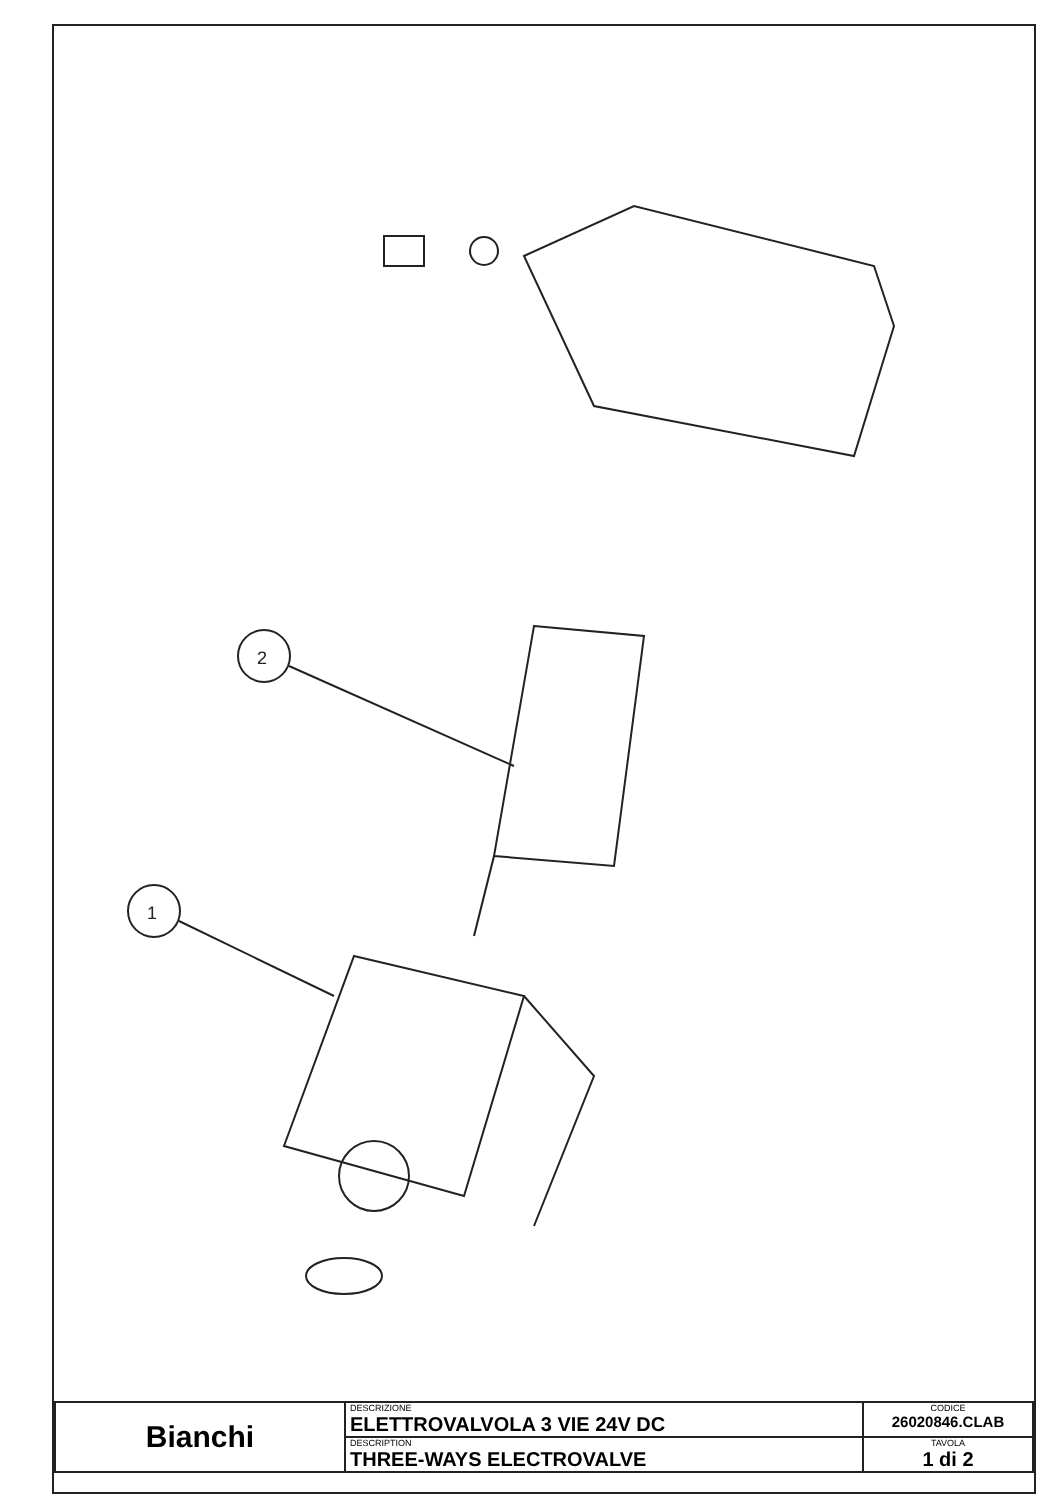2
1
| Bianchi | DESCRIZIONE ELETTROVALVOLA 3 VIE 24V DC | CODICE 26020846.CLAB |
| | DESCRIPTION THREE-WAYS ELECTROVALVE | TAVOLA 1 di 2 |